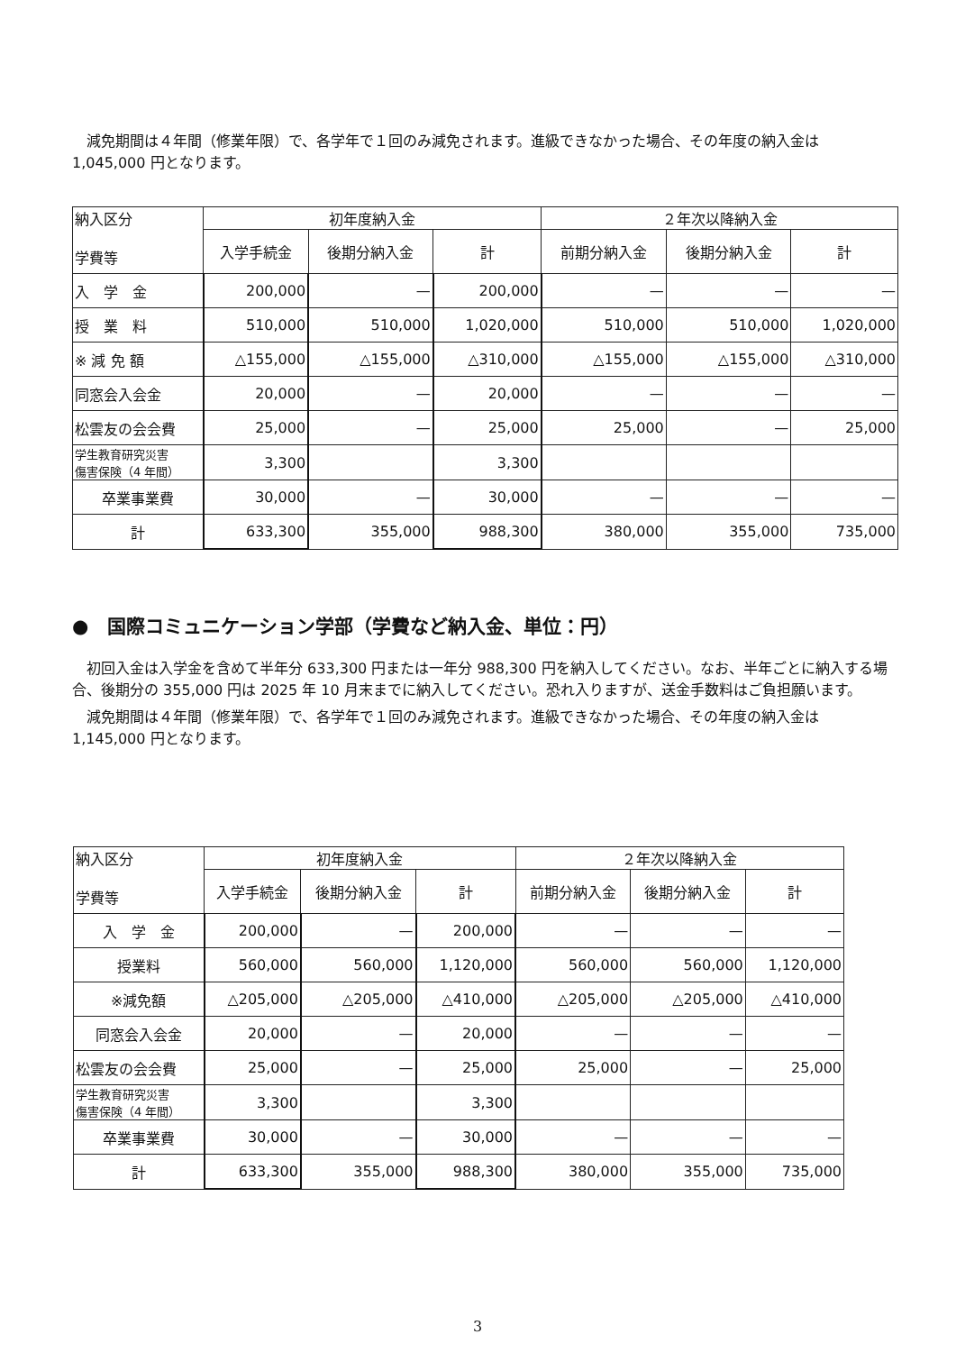減免期間は４年間（修業年限）で、各学年で１回のみ減免されます。進級できなかった場合、その年度の納入金は 1,045,000 円となります。
| 納入区分 学費等 | 初年度納入金 | | | ２年次以降納入金 | | |
| | 入学手続金 | 後期分納入金 | 計 | 前期分納入金 | 後期分納入金 | 計 |
| 入 学 金 | 200,000 | — | 200,000 | — | — | — |
| 授 業 料 | 510,000 | 510,000 | 1,020,000 | 510,000 | 510,000 | 1,020,000 |
| ※ 減 免 額 | △155,000 | △155,000 | △310,000 | △155,000 | △155,000 | △310,000 |
| 同窓会入会金 | 20,000 | — | 20,000 | — | — | — |
| 松雲友の会会費 | 25,000 | — | 25,000 | 25,000 | — | 25,000 |
| 学生教育研究災害 傷害保険（4 年間） | 3,300 | | 3,300 | | | |
| 卒業事業費 | 30,000 | — | 30,000 | — | — | — |
| 計 | 633,300 | 355,000 | 988,300 | 380,000 | 355,000 | 735,000 |
●　国際コミュニケーション学部（学費など納入金、単位：円）
初回入金は入学金を含めて半年分 633,300 円または一年分 988,300 円を納入してください。なお、半年ごとに納入する場合、後期分の 355,000 円は 2025 年 10 月末までに納入してください。恐れ入りますが、送金手数料はご負担願います。
減免期間は４年間（修業年限）で、各学年で１回のみ減免されます。進級できなかった場合、その年度の納入金は 1,145,000 円となります。
| 納入区分 学費等 | 初年度納入金 | | | ２年次以降納入金 | | |
| | 入学手続金 | 後期分納入金 | 計 | 前期分納入金 | 後期分納入金 | 計 |
| 入 学 金 | 200,000 | — | 200,000 | — | — | — |
| 授業料 | 560,000 | 560,000 | 1,120,000 | 560,000 | 560,000 | 1,120,000 |
| ※減免額 | △205,000 | △205,000 | △410,000 | △205,000 | △205,000 | △410,000 |
| 同窓会入会金 | 20,000 | — | 20,000 | — | — | — |
| 松雲友の会会費 | 25,000 | — | 25,000 | 25,000 | — | 25,000 |
| 学生教育研究災害 傷害保険（4 年間） | 3,300 | | 3,300 | | | |
| 卒業事業費 | 30,000 | — | 30,000 | — | — | — |
| 計 | 633,300 | 355,000 | 988,300 | 380,000 | 355,000 | 735,000 |
3